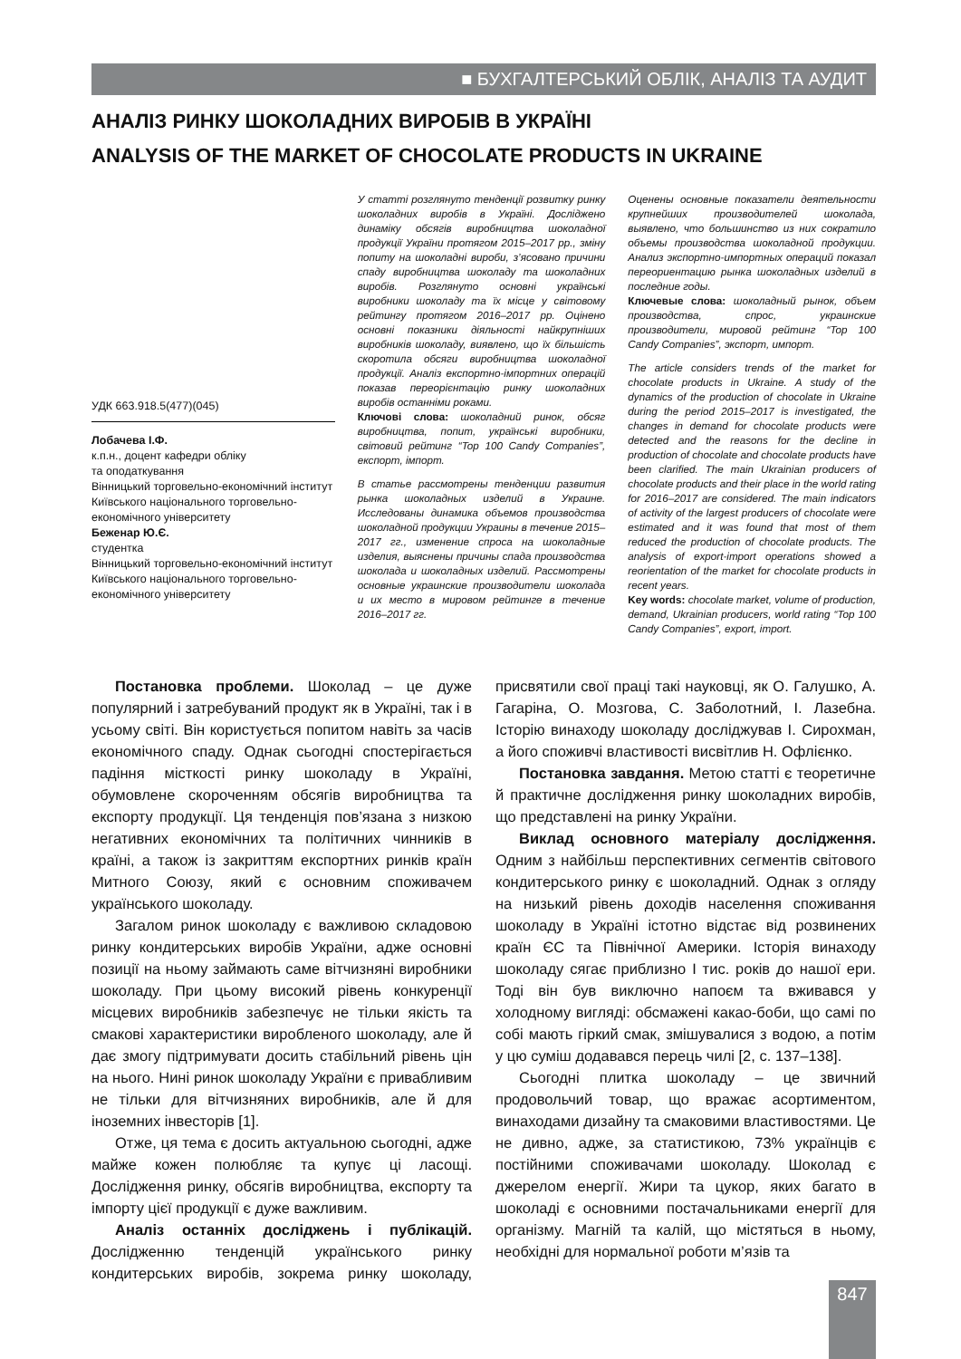■ БУХГАЛТЕРСЬКИЙ ОБЛІК, АНАЛІЗ ТА АУДИТ
АНАЛІЗ РИНКУ ШОКОЛАДНИХ ВИРОБІВ В УКРАЇНІ
ANALYSIS OF THE MARKET OF CHOCOLATE PRODUCTS IN UKRAINE
УДК 663.918.5(477)(045)
Лобачева І.Ф.
к.п.н., доцент кафедри обліку
та оподаткування
Вінницький торговельно-економічний інститут
Київського національного торговельно-економічного університету
Беженар Ю.Є.
студентка
Вінницький торговельно-економічний інститут
Київського національного торговельно-економічного університету
У статті розглянуто тенденції розвитку ринку шоколадних виробів в Україні. Досліджено динаміку обсягів виробництва шоколадної продукції України протягом 2015–2017 рр., зміну попиту на шоколадні вироби, з’ясовано причини спаду виробництва шоколаду та шоколадних виробів. Розглянуто основні українські виробники шоколаду та їх місце у світовому рейтингу протягом 2016–2017 рр. Оцінено основні показники діяльності найкрупніших виробників шоколаду, виявлено, що їх більшість скоротила обсяги виробництва шоколадної продукції. Аналіз експортно-імпортних операцій показав переорієнтацію ринку шоколадних виробів останніми роками.
Ключові слова: шоколадний ринок, обсяг виробництва, попит, українські виробники, світовий рейтинг “Top 100 Candy Companies”, експорт, імпорт.
В статье рассмотрены тенденции развития рынка шоколадных изделий в Украине. Исследованы динамика объемов производства шоколадной продукции Украины в течение 2015–2017 гг., изменение спроса на шоколадные изделия, выяснены причины спада производства шоколада и шоколадных изделий. Рассмотрены основные украинские производители шоколада и их место в мировом рейтинге в течение 2016–2017 гг.
Оценены основные показатели деятельности крупнейших производителей шоколада, выявлено, что большинство из них сократило объемы производства шоколадной продукции. Анализ экспортно-импортных операций показал переориентацию рынка шоколадных изделий в последние годы.
Ключевые слова: шоколадный рынок, объем производства, спрос, украинские производители, мировой рейтинг “Top 100 Candy Companies”, экспорт, импорт.
The article considers trends of the market for chocolate products in Ukraine. A study of the dynamics of the production of chocolate in Ukraine during the period 2015–2017 is investigated, the changes in demand for chocolate products were detected and the reasons for the decline in production of chocolate and chocolate products have been clarified. The main Ukrainian producers of chocolate products and their place in the world rating for 2016–2017 are considered. The main indicators of activity of the largest producers of chocolate were estimated and it was found that most of them reduced the production of chocolate products. The analysis of export-import operations showed a reorientation of the market for chocolate products in recent years.
Key words: chocolate market, volume of production, demand, Ukrainian producers, world rating “Top 100 Candy Companies”, export, import.
Постановка проблеми. Шоколад – це дуже популярний і затребуваний продукт як в Україні, так і в усьому світі. Він користується попитом навіть за часів економічного спаду. Однак сьогодні спостерігається падіння місткості ринку шоколаду в Україні, обумовлене скороченням обсягів виробництва та експорту продукції. Ця тенденція пов’язана з низкою негативних економічних та політичних чинників в країні, а також із закриттям експортних ринків країн Митного Союзу, який є основним споживачем українського шоколаду.
Загалом ринок шоколаду є важливою складовою ринку кондитерських виробів України, адже основні позиції на ньому займають саме вітчизняні виробники шоколаду. При цьому високий рівень конкуренції місцевих виробників забезпечує не тільки якість та смакові характеристики виробленого шоколаду, але й дає змогу підтримувати досить стабільний рівень цін на нього. Нині ринок шоколаду України є привабливим не тільки для вітчизняних виробників, але й для іноземних інвесторів [1].
Отже, ця тема є досить актуальною сьогодні, адже майже кожен полюбляє та купує ці ласощі. Дослідження ринку, обсягів виробництва, експорту та імпорту цієї продукції є дуже важливим.
Аналіз останніх досліджень і публікацій. Дослідженню тенденцій українського ринку кондитерських виробів, зокрема ринку шоколаду, присвятили свої праці такі науковці, як О. Галушко, А. Гагаріна, О. Мозгова, С. Заболотний, І. Лазебна. Історію винаходу шоколаду досліджував І. Сирохман, а його споживчі властивості висвітлив Н. Офлієнко.
Постановка завдання. Метою статті є теоретичне й практичне дослідження ринку шоколадних виробів, що представлені на ринку України.
Виклад основного матеріалу дослідження. Одним з найбільш перспективних сегментів світового кондитерського ринку є шоколадний. Однак з огляду на низький рівень доходів населення споживання шоколаду в Україні істотно відстає від розвинених країн ЄС та Північної Америки. Історія винаходу шоколаду сягає приблизно І тис. років до нашої ери. Тоді він був виключно напоєм та вживався у холодному вигляді: обсмажені какао-боби, що самі по собі мають гіркий смак, змішувалися з водою, а потім у цю суміш додавався перець чилі [2, с. 137–138].
Сьогодні плитка шоколаду – це звичний продовольчий товар, що вражає асортиментом, винаходами дизайну та смаковими властивостями. Це не дивно, адже, за статистикою, 73% українців є постійними споживачами шоколаду. Шоколад є джерелом енергії. Жири та цукор, яких багато в шоколаді є основними постачальниками енергії для організму. Магній та калій, що містяться в ньому, необхідні для нормальної роботи м’язів та
847